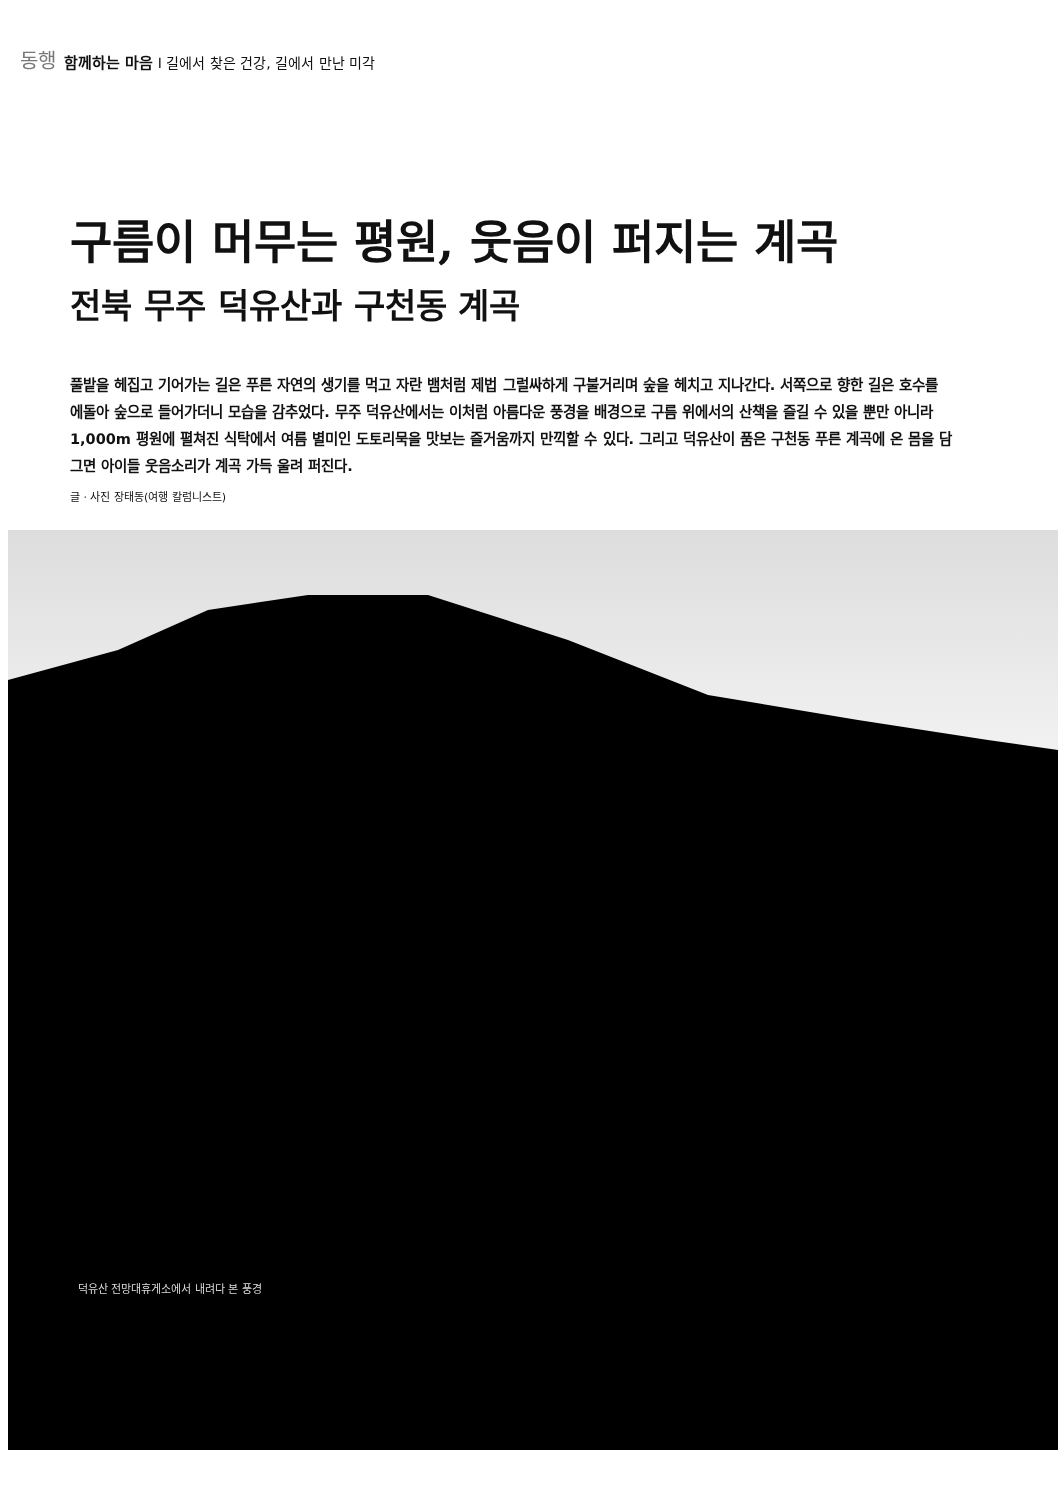동행 함께하는 마음 I 길에서 찾은 건강, 길에서 만난 미각
구름이 머무는 평원, 웃음이 퍼지는 계곡
전북 무주 덕유산과 구천동 계곡
풀밭을 헤집고 기어가는 길은 푸른 자연의 생기를 먹고 자란 뱀처럼 제법 그럴싸하게 구불거리며 숲을 헤치고 지나간다. 서쪽으로 향한 길은 호수를 에돌아 숲으로 들어가더니 모습을 감추었다. 무주 덕유산에서는 이처럼 아름다운 풍경을 배경으로 구름 위에서의 산책을 즐길 수 있을 뿐만 아니라 1,000m 평원에 펼쳐진 식탁에서 여름 별미인 도토리묵을 맛보는 즐거움까지 만끽할 수 있다. 그리고 덕유산이 품은 구천동 푸른 계곡에 온 몸을 담그면 아이들 웃음소리가 계곡 가득 울려 퍼진다.
글 · 사진 장태동(여행 칼럼니스트)
덕유산 전망대휴게소에서 내려다 본 풍경